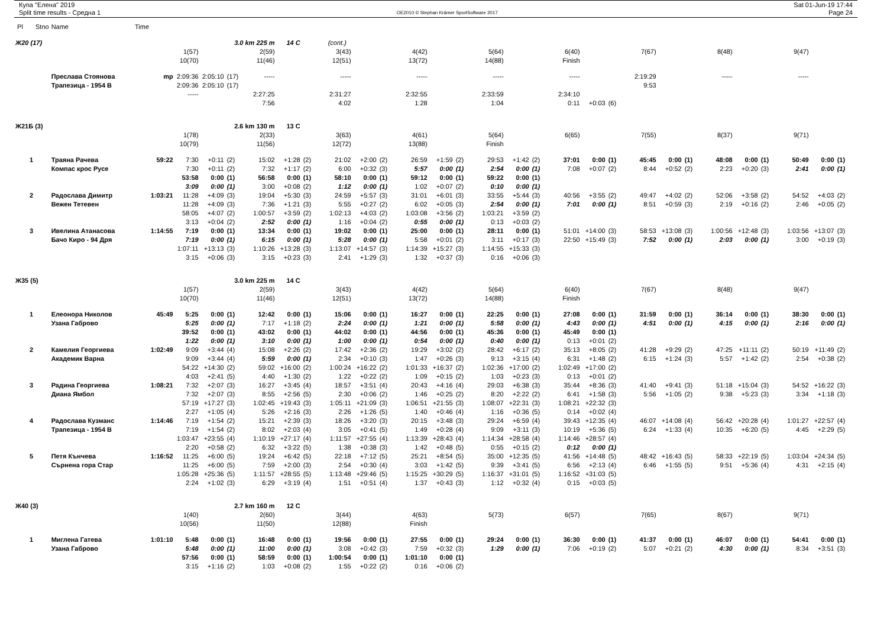Купа "Елена" 2019
Split time results - Средна 1
OE2010 © Stephan Krämer SportSoftware 2017
Sat 01-Jun-19 17:44
Page 24
| Pl | Stno | Name | Time | | | | | | | | | | | | | | | | | | | | | | | | | | | |
| Ж20 (17) | | | | | 3.0 km 225 m | | | 14 C | | (cont.) | | | | | | | | | | | | | | | | | | | | |
| | | | | 1(57) | | | 2(59) | | | 3(43) | | | 4(42) | | | 5(64) | | | 6(40) | | | 7(67) | | | 8(48) | | | 9(47) | | |
| | | | | 10(70) | | | 11(46) | | | 12(51) | | | 13(72) | | | 14(88) | | | Finish | | | | | | | | | | | |
| | | Преслава Стоянова | mp | 2:09:36 | 2:05:10 | (17) | ----- | | | ----- | | | ----- | | | ----- | | | ----- | | | 2:19:29 | | | ----- | | | ----- | | |
| | | Трапезица - 1954 В | | 2:09:36 | 2:05:10 | (17) | | | | | | | | | | | | | | | | 9:53 | | | | | | | | |
| | | | | ----- | | | 2:27:25 | | | 2:31:27 | | | 2:32:55 | | | 2:33:59 | | | 2:34:10 | | | | | | | | | | | |
| | | | | | | | 7:56 | | | 4:02 | | | 1:28 | | | 1:04 | | | 0:11 | +0:03 | (6) | | | | | | | | | |
| Ж21Б (3) | | | | | 2.6 km 130 m | | | 13 C | | | | | | | | | | | | | | | | | | | | | | |
| | | | | 1(78) | | | 2(33) | | | 3(63) | | | 4(61) | | | 5(64) | | | 6(65) | | | 7(55) | | | 8(37) | | | 9(71) | | |
| | | | | 10(79) | | | 11(56) | | | 12(72) | | | 13(88) | | | Finish | | | | | | | | | | | | | | |
| 1 | | Траяна Рачева | 59:22 | 7:30 | +0:11 | (2) | 15:02 | +1:28 | (2) | 21:02 | +2:00 | (2) | 26:59 | +1:59 | (2) | 29:53 | +1:42 | (2) | 37:01 | 0:00 | (1) | 45:45 | 0:00 | (1) | 48:08 | 0:00 | (1) | 50:49 | 0:00 | (1) |
| | | Компас крос Русе | | 7:30 | +0:11 | (2) | 7:32 | +1:17 | (2) | 6:00 | +0:32 | (3) | 5:57 | 0:00 | (1) | 2:54 | 0:00 | (1) | 7:08 | +0:07 | (2) | 8:44 | +0:52 | (2) | 2:23 | +0:20 | (3) | 2:41 | 0:00 | (1) |
| | | | | 53:58 | 0:00 | (1) | 56:58 | 0:00 | (1) | 58:10 | 0:00 | (1) | 59:12 | 0:00 | (1) | 59:22 | 0:00 | (1) | | | | | | | | | | | | |
| | | | | 3:09 | 0:00 | (1) | 3:00 | +0:08 | (2) | 1:12 | 0:00 | (1) | 1:02 | +0:07 | (2) | 0:10 | 0:00 | (1) | | | | | | | | | | | | |
| 2 | | Радослава Димитр | 1:03:21 | 11:28 | +4:09 | (3) | 19:04 | +5:30 | (3) | 24:59 | +5:57 | (3) | 31:01 | +6:01 | (3) | 33:55 | +5:44 | (3) | 40:56 | +3:55 | (2) | 49:47 | +4:02 | (2) | 52:06 | +3:58 | (2) | 54:52 | +4:03 | (2) |
| | | Вежен Тетевен | | 11:28 | +4:09 | (3) | 7:36 | +1:21 | (3) | 5:55 | +0:27 | (2) | 6:02 | +0:05 | (3) | 2:54 | 0:00 | (1) | 7:01 | 0:00 | (1) | 8:51 | +0:59 | (3) | 2:19 | +0:16 | (2) | 2:46 | +0:05 | (2) |
| | | | | 58:05 | +4:07 | (2) | 1:00:57 | +3:59 | (2) | 1:02:13 | +4:03 | (2) | 1:03:08 | +3:56 | (2) | 1:03:21 | +3:59 | (2) | | | | | | | | | | | | |
| | | | | 3:13 | +0:04 | (2) | 2:52 | 0:00 | (1) | 1:16 | +0:04 | (2) | 0:55 | 0:00 | (1) | 0:13 | +0:03 | (2) | | | | | | | | | | | | |
| 3 | | Ивелина Атанасова | 1:14:55 | 7:19 | 0:00 | (1) | 13:34 | 0:00 | (1) | 19:02 | 0:00 | (1) | 25:00 | 0:00 | (1) | 28:11 | 0:00 | (1) | 51:01 | +14:00 | (3) | 58:53 | +13:08 | (3) | 1:00:56 | +12:48 | (3) | 1:03:56 | +13:07 | (3) |
| | | Бачо Киро - 94 Дря | | 7:19 | 0:00 | (1) | 6:15 | 0:00 | (1) | 5:28 | 0:00 | (1) | 5:58 | +0:01 | (2) | 3:11 | +0:17 | (3) | 22:50 | +15:49 | (3) | 7:52 | 0:00 | (1) | 2:03 | 0:00 | (1) | 3:00 | +0:19 | (3) |
| | | | | 1:07:11 | +13:13 | (3) | 1:10:26 | +13:28 | (3) | 1:13:07 | +14:57 | (3) | 1:14:39 | +15:27 | (3) | 1:14:55 | +15:33 | (3) | | | | | | | | | | | | |
| | | | | 3:15 | +0:06 | (3) | 3:15 | +0:23 | (3) | 2:41 | +1:29 | (3) | 1:32 | +0:37 | (3) | 0:16 | +0:06 | (3) | | | | | | | | | | | | |
| Ж35 (5) | | | | | 3.0 km 225 m | | | 14 C | | | | | | | | | | | | | | | | | | | | | | |
| | | | | 1(57) | | | 2(59) | | | 3(43) | | | 4(42) | | | 5(64) | | | 6(40) | | | 7(67) | | | 8(48) | | | 9(47) | | |
| | | | | 10(70) | | | 11(46) | | | 12(51) | | | 13(72) | | | 14(88) | | | Finish | | | | | | | | | | | |
| 1 | | Елеонора Николов | 45:49 | 5:25 | 0:00 | (1) | 12:42 | 0:00 | (1) | 15:06 | 0:00 | (1) | 16:27 | 0:00 | (1) | 22:25 | 0:00 | (1) | 27:08 | 0:00 | (1) | 31:59 | 0:00 | (1) | 36:14 | 0:00 | (1) | 38:30 | 0:00 | (1) |
| | | Узана Габрово | | 5:25 | 0:00 | (1) | 7:17 | +1:18 | (2) | 2:24 | 0:00 | (1) | 1:21 | 0:00 | (1) | 5:58 | 0:00 | (1) | 4:43 | 0:00 | (1) | 4:51 | 0:00 | (1) | 4:15 | 0:00 | (1) | 2:16 | 0:00 | (1) |
| | | | | 39:52 | 0:00 | (1) | 43:02 | 0:00 | (1) | 44:02 | 0:00 | (1) | 44:56 | 0:00 | (1) | 45:36 | 0:00 | (1) | 45:49 | 0:00 | (1) | | | | | | | | | |
| | | | | 1:22 | 0:00 | (1) | 3:10 | 0:00 | (1) | 1:00 | 0:00 | (1) | 0:54 | 0:00 | (1) | 0:40 | 0:00 | (1) | 0:13 | +0:01 | (2) | | | | | | | | | |
| 2 | | Камелия Георгиева | 1:02:49 | 9:09 | +3:44 | (4) | 15:08 | +2:26 | (2) | 17:42 | +2:36 | (2) | 19:29 | +3:02 | (2) | 28:42 | +6:17 | (2) | 35:13 | +8:05 | (2) | 41:28 | +9:29 | (2) | 47:25 | +11:11 | (2) | 50:19 | +11:49 | (2) |
| | | Академик Варна | | 9:09 | +3:44 | (4) | 5:59 | 0:00 | (1) | 2:34 | +0:10 | (3) | 1:47 | +0:26 | (3) | 9:13 | +3:15 | (4) | 6:31 | +1:48 | (2) | 6:15 | +1:24 | (3) | 5:57 | +1:42 | (2) | 2:54 | +0:38 | (2) |
| | | | | 54:22 | +14:30 | (2) | 59:02 | +16:00 | (2) | 1:00:24 | +16:22 | (2) | 1:01:33 | +16:37 | (2) | 1:02:36 | +17:00 | (2) | 1:02:49 | +17:00 | (2) | | | | | | | | | |
| | | | | 4:03 | +2:41 | (5) | 4:40 | +1:30 | (2) | 1:22 | +0:22 | (2) | 1:09 | +0:15 | (2) | 1:03 | +0:23 | (3) | 0:13 | +0:01 | (2) | | | | | | | | | |
| 3 | | Радина Георгиева | 1:08:21 | 7:32 | +2:07 | (3) | 16:27 | +3:45 | (4) | 18:57 | +3:51 | (4) | 20:43 | +4:16 | (4) | 29:03 | +6:38 | (3) | 35:44 | +8:36 | (3) | 41:40 | +9:41 | (3) | 51:18 | +15:04 | (3) | 54:52 | +16:22 | (3) |
| | | Диана Ямбол | | 7:32 | +2:07 | (3) | 8:55 | +2:56 | (5) | 2:30 | +0:06 | (2) | 1:46 | +0:25 | (2) | 8:20 | +2:22 | (2) | 6:41 | +1:58 | (3) | 5:56 | +1:05 | (2) | 9:38 | +5:23 | (3) | 3:34 | +1:18 | (3) |
| | | | | 57:19 | +17:27 | (3) | 1:02:45 | +19:43 | (3) | 1:05:11 | +21:09 | (3) | 1:06:51 | +21:55 | (3) | 1:08:07 | +22:31 | (3) | 1:08:21 | +22:32 | (3) | | | | | | | | | |
| | | | | 2:27 | +1:05 | (4) | 5:26 | +2:16 | (3) | 2:26 | +1:26 | (5) | 1:40 | +0:46 | (4) | 1:16 | +0:36 | (5) | 0:14 | +0:02 | (4) | | | | | | | | | |
| 4 | | Радослава Кузманс | 1:14:46 | 7:19 | +1:54 | (2) | 15:21 | +2:39 | (3) | 18:26 | +3:20 | (3) | 20:15 | +3:48 | (3) | 29:24 | +6:59 | (4) | 39:43 | +12:35 | (4) | 46:07 | +14:08 | (4) | 56:42 | +20:28 | (4) | 1:01:27 | +22:57 | (4) |
| | | Трапезица - 1954 В | | 7:19 | +1:54 | (2) | 8:02 | +2:03 | (4) | 3:05 | +0:41 | (5) | 1:49 | +0:28 | (4) | 9:09 | +3:11 | (3) | 10:19 | +5:36 | (5) | 6:24 | +1:33 | (4) | 10:35 | +6:20 | (5) | 4:45 | +2:29 | (5) |
| | | | | 1:03:47 | +23:55 | (4) | 1:10:19 | +27:17 | (4) | 1:11:57 | +27:55 | (4) | 1:13:39 | +28:43 | (4) | 1:14:34 | +28:58 | (4) | 1:14:46 | +28:57 | (4) | | | | | | | | | |
| | | | | 2:20 | +0:58 | (2) | 6:32 | +3:22 | (5) | 1:38 | +0:38 | (3) | 1:42 | +0:48 | (5) | 0:55 | +0:15 | (2) | 0:12 | 0:00 | (1) | | | | | | | | | |
| 5 | | Петя Кънчева | 1:16:52 | 11:25 | +6:00 | (5) | 19:24 | +6:42 | (5) | 22:18 | +7:12 | (5) | 25:21 | +8:54 | (5) | 35:00 | +12:35 | (5) | 41:56 | +14:48 | (5) | 48:42 | +16:43 | (5) | 58:33 | +22:19 | (5) | 1:03:04 | +24:34 | (5) |
| | | Сърнена гора Стар | | 11:25 | +6:00 | (5) | 7:59 | +2:00 | (3) | 2:54 | +0:30 | (4) | 3:03 | +1:42 | (5) | 9:39 | +3:41 | (5) | 6:56 | +2:13 | (4) | 6:46 | +1:55 | (5) | 9:51 | +5:36 | (4) | 4:31 | +2:15 | (4) |
| | | | | 1:05:28 | +25:36 | (5) | 1:11:57 | +28:55 | (5) | 1:13:48 | +29:46 | (5) | 1:15:25 | +30:29 | (5) | 1:16:37 | +31:01 | (5) | 1:16:52 | +31:03 | (5) | | | | | | | | | |
| | | | | 2:24 | +1:02 | (3) | 6:29 | +3:19 | (4) | 1:51 | +0:51 | (4) | 1:37 | +0:43 | (3) | 1:12 | +0:32 | (4) | 0:15 | +0:03 | (5) | | | | | | | | | |
| Ж40 (3) | | | | | 2.7 km 160 m | | | 12 C | | | | | | | | | | | | | | | | | | | | | | |
| | | | | 1(40) | | | 2(60) | | | 3(44) | | | 4(63) | | | 5(73) | | | 6(57) | | | 7(65) | | | 8(67) | | | 9(71) | | |
| | | | | 10(56) | | | 11(50) | | | 12(88) | | | Finish | | | | | | | | | | | | | | | | | |
| 1 | | Миглена Гатева | 1:01:10 | 5:48 | 0:00 | (1) | 16:48 | 0:00 | (1) | 19:56 | 0:00 | (1) | 27:55 | 0:00 | (1) | 29:24 | 0:00 | (1) | 36:30 | 0:00 | (1) | 41:37 | 0:00 | (1) | 46:07 | 0:00 | (1) | 54:41 | 0:00 | (1) |
| | | Узана Габрово | | 5:48 | 0:00 | (1) | 11:00 | 0:00 | (1) | 3:08 | +0:42 | (3) | 7:59 | +0:32 | (3) | 1:29 | 0:00 | (1) | 7:06 | +0:19 | (2) | 5:07 | +0:21 | (2) | 4:30 | 0:00 | (1) | 8:34 | +3:51 | (3) |
| | | | | 57:56 | 0:00 | (1) | 58:59 | 0:00 | (1) | 1:00:54 | 0:00 | (1) | 1:01:10 | 0:00 | (1) | | | | | | | | | | | | | | | |
| | | | | 3:15 | +1:16 | (2) | 1:03 | +0:08 | (2) | 1:55 | +0:22 | (2) | 0:16 | +0:06 | (2) | | | | | | | | | | | | | | | |